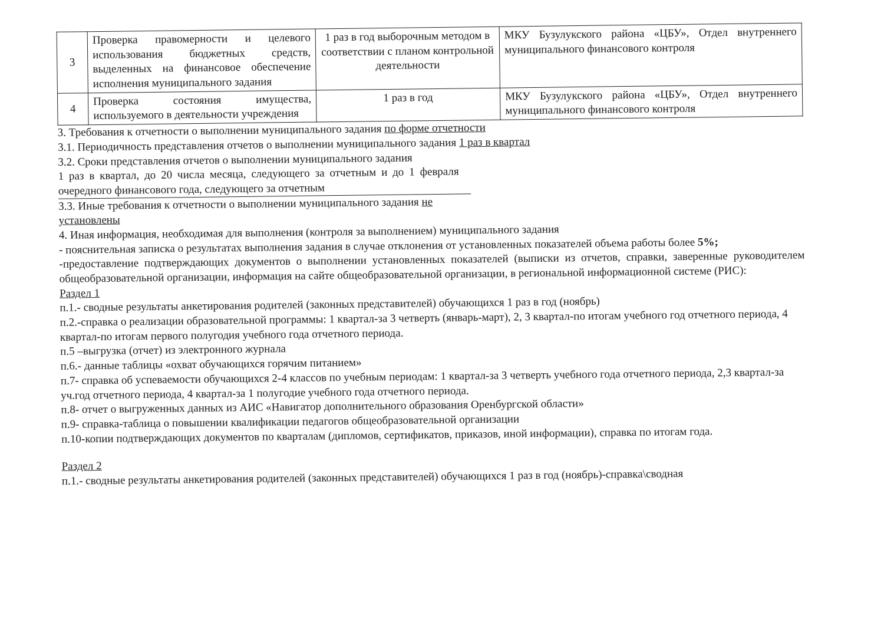| 3 | Проверка правомерности и целевого использования бюджетных средств, выделенных на финансовое обеспечение исполнения муниципального задания | 1 раз в год выборочным методом в соответствии с планом контрольной деятельности | МКУ Бузулукского района «ЦБУ», Отдел внутреннего муниципального финансового контроля |
| 4 | Проверка состояния имущества, используемого в деятельности учреждения | 1 раз в год | МКУ Бузулукского района «ЦБУ», Отдел внутреннего муниципального финансового контроля |
3. Требования к отчетности о выполнении муниципального задания по форме отчетности
3.1. Периодичность представления отчетов о выполнении муниципального задания 1 раз в квартал
3.2. Сроки представления отчетов о выполнении муниципального задания
1 раз в квартал, до 20 числа месяца, следующего за отчетным и до 1 февраля очередного финансового года, следующего за отчетным
3.3. Иные требования к отчетности о выполнении муниципального задания не установлены
4. Иная информация, необходимая для выполнения (контроля за выполнением) муниципального задания
- пояснительная записка о результатах выполнения задания в случае отклонения от установленных показателей объема работы более 5%;
-предоставление подтверждающих документов о выполнении установленных показателей (выписки из отчетов, справки, заверенные руководителем общеобразовательной организации, информация на сайте общеобразовательной организации, в региональной информационной системе (РИС):
Раздел 1
п.1.- сводные результаты анкетирования родителей (законных представителей) обучающихся 1 раз в год (ноябрь)
п.2.-справка о реализации образовательной программы: 1 квартал-за 3 четверть (январь-март), 2, 3 квартал-по итогам учебного год отчетного периода, 4 квартал-по итогам первого полугодия учебного года отчетного периода.
п.5 –выгрузка (отчет) из электронного журнала
п.6.- данные таблицы «охват обучающихся горячим питанием»
п.7- справка об успеваемости обучающихся 2-4 классов по учебным периодам: 1 квартал-за 3 четверть учебного года отчетного периода, 2,3 квартал-за уч.год отчетного периода, 4 квартал-за 1 полугодие учебного года отчетного периода.
п.8- отчет о выгруженных данных из АИС «Навигатор дополнительного образования Оренбургской области»
п.9- справка-таблица о повышении квалификации педагогов общеобразовательной организации
п.10-копии подтверждающих документов по кварталам (дипломов, сертификатов, приказов, иной информации), справка по итогам года.
Раздел 2
п.1.- сводные результаты анкетирования родителей (законных представителей) обучающихся 1 раз в год (ноябрь)-справка\сводная